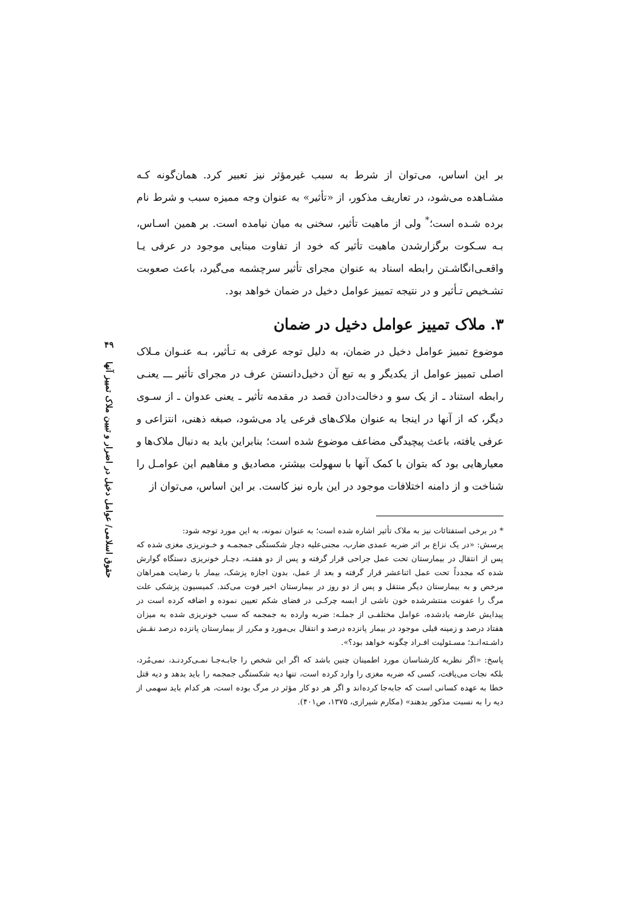۴۹
حقوق اسلامی/ عوامل دخیل در اضرار و تبیین ملاک تمییز آنها
بر این اساس، می‌توان از شرط به سبب غیرمؤثر نیز تعبیر کرد. همان‌گونه کـه مشـاهده می‌شود، در تعاریف مذکور، از «تأثیر» به عنوان وجه ممیزه سبب و شرط نام برده شـده است؛<sup>*</sup> ولی از ماهیت تأثیر، سخنی به میان نیامده است. بر همین اسـاس، بـه سـکوت برگزارشدن ماهیت تأثیر که خود از تفاوت مبنایی موجود در عرفی یـا واقعـی‌انگاشـتن رابطه اسناد به عنوان مجرای تأثیر سرچشمه می‌گیرد، باعث صعوبت تشـخیص تـأثیر و در نتیجه تمییز عوامل دخیل در ضمان خواهد بود.
۳. ملاک تمییز عوامل دخیل در ضمان
موضوع تمییز عوامل دخیل در ضمان، به دلیل توجه عرفی به تـأثیر، بـه عنـوان مـلاک اصلی تمییز عوامل از یکدیگر و به تبع آن دخیل‌دانستن عرف در مجرای تأثیر ـــ یعنـی رابطه استناد ـ از یک سو و دخالت‌دادن قصد در مقدمه تأثیر ـ یعنی عدوان ـ از سـوی دیگر، که از آنها در اینجا به عنوان ملاک‌های فرعی یاد می‌شود، صبغه ذهنی، انتزاعی و عرفی یافته، باعث پیچیدگی مضاعف موضوع شده است؛ بنابراین باید به دنبال ملاک‌ها و معیارهایی بود که بتوان با کمک آنها با سهولت بیشتر، مصادیق و مفاهیم این عوامـل را شناخت و از دامنه اختلافات موجود در این باره نیز کاست. بر این اساس، می‌توان از
* در برخی استفتائات نیز به ملاک تأثیر اشاره شده است؛ به عنوان نمونه، به این مورد توجه شود:
پرسش: «در یک نزاع بر اثر ضربه عمدی ضارب، مجنی‌علیه دچار شکستگی جمجمـه و خـونریزی مغزی شده که پس از انتقال در بیمارستان تحت عمل جراحی قرار گرفته و پس از دو هفتـه، دچـار خونریزی دستگاه گوارش شده که مجدداً تحت عمل اثناعشر قرار گرفته و بعد از عمل، بدون اجازه پزشک، بیمار با رضایت همراهان مرخص و به بیمارستان دیگر منتقل و پس از دو روز در بیمارستان اخیر فوت می‌کند. کمیسیون پزشکی علت مرگ را عفونت منتشرشده خون ناشی از ابسه چرکـی در فضای شکم تعیین نموده و اضافه کرده است در پیدایش عارضه یادشده، عوامل مختلفـی از جملـه: ضربه وارده به جمجمه که سبب خونریزی شده به میزان هفتاد درصد و زمینه قبلی موجود در بیمار پانزده درصد و انتقال بی‌مورد و مکرر از بیمارستان پانزده درصد نقـش داشـته‌انـد؛ مسـئولیت افـراد چگونه خواهد بود؟».
پاسخ: «اگر نظریه کارشناسان مورد اطمینان چنین باشد که اگر این شخص را جابـه‌جـا نمـی‌کردنـد، نمی‌مُرد، بلکه نجات می‌یافت، کسی که ضربه مغزی را وارد کرده است، تنها دیه شکستگی جمجمه را باید بدهد و دیه قتل خطا به عهده کسانی است که جابه‌جا کرده‌اند و اگر هر دو کار مؤثر در مرگ بوده است، هر کدام باید سهمی از دیه را به نسبت مذکور بدهند» (مکارم شیرازی، ۱۳۷۵، ص۴۰۱).